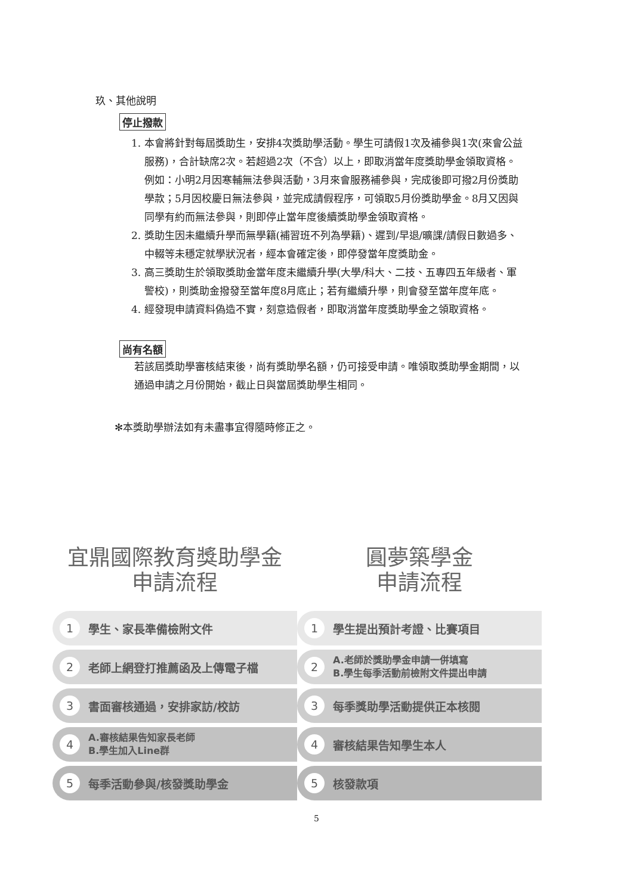玖、其他說明
停止撥款
1. 本會將針對每屆獎助生，安排4次獎助學活動。學生可請假1次及補參與1次(來會公益服務)，合計缺席2次。若超過2次（不含）以上，即取消當年度獎助學金領取資格。
例如：小明2月因寒輔無法參與活動，3月來會服務補參與，完成後即可撥2月份獎助學款；5月因校慶日無法參與，並完成請假程序，可領取5月份獎助學金。8月又因與同學有約而無法參與，則即停止當年度後續獎助學金領取資格。
2. 獎助生因未繼續升學而無學籍(補習班不列為學籍)、遲到/早退/曠課/請假日數過多、中輟等未穩定就學狀況者，經本會確定後，即停發當年度獎助金。
3. 高三獎助生於領取獎助金當年度未繼續升學(大學/科大、二技、五專四五年級者、軍警校)，則獎助金撥發至當年度8月底止；若有繼續升學，則會發至當年度年底。
4. 經發現申請資料偽造不實，刻意造假者，即取消當年度獎助學金之領取資格。
尚有名額
若該屆獎助學審核結束後，尚有獎助學名額，仍可接受申請。唯領取獎助學金期間，以通過申請之月份開始，截止日與當屆獎助學生相同。
✻本獎助學辦法如有未盡事宜得隨時修正之。
宜鼎國際教育獎助學金
申請流程
1 學生、家長準備檢附文件
2 老師上網登打推薦函及上傳電子檔
3 書面審核通過，安排家訪/校訪
4 A.審核結果告知家長老師
B.學生加入Line群
5 每季活動參與/核發獎助學金
圓夢築學金
申請流程
1 學生提出預計考證、比賽項目
2 A.老師於獎助學金申請一併填寫
B.學生每季活動前檢附文件提出申請
3 每季獎助學活動提供正本核閱
4 審核結果告知學生本人
5 核發款項
5